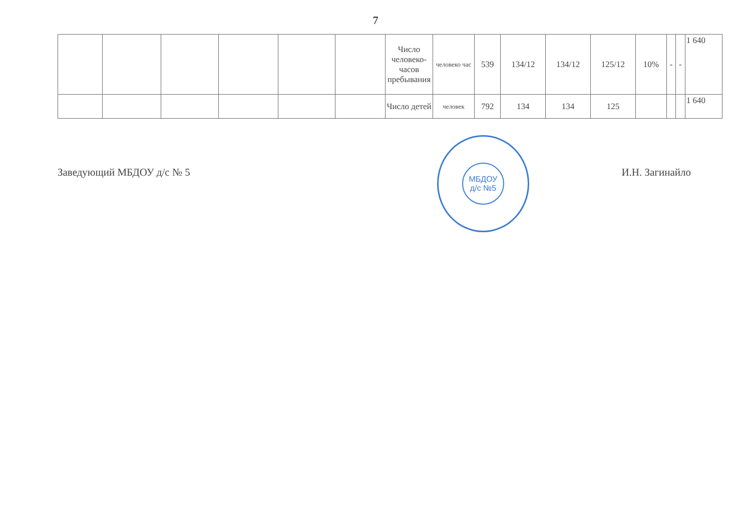7
| | | | | | | Число человеко-часов пребывания | человеко час | 539 | 134/12 | 134/12 | 125/12 | 10% | - | - | 1 640 |
| | | | | | | Число детей | человек | 792 | 134 | 134 | 125 | | | | 1 640 |
Заведующий МБДОУ д/с № 5 И.Н. Загинайло
МБДОУ
д/с №5